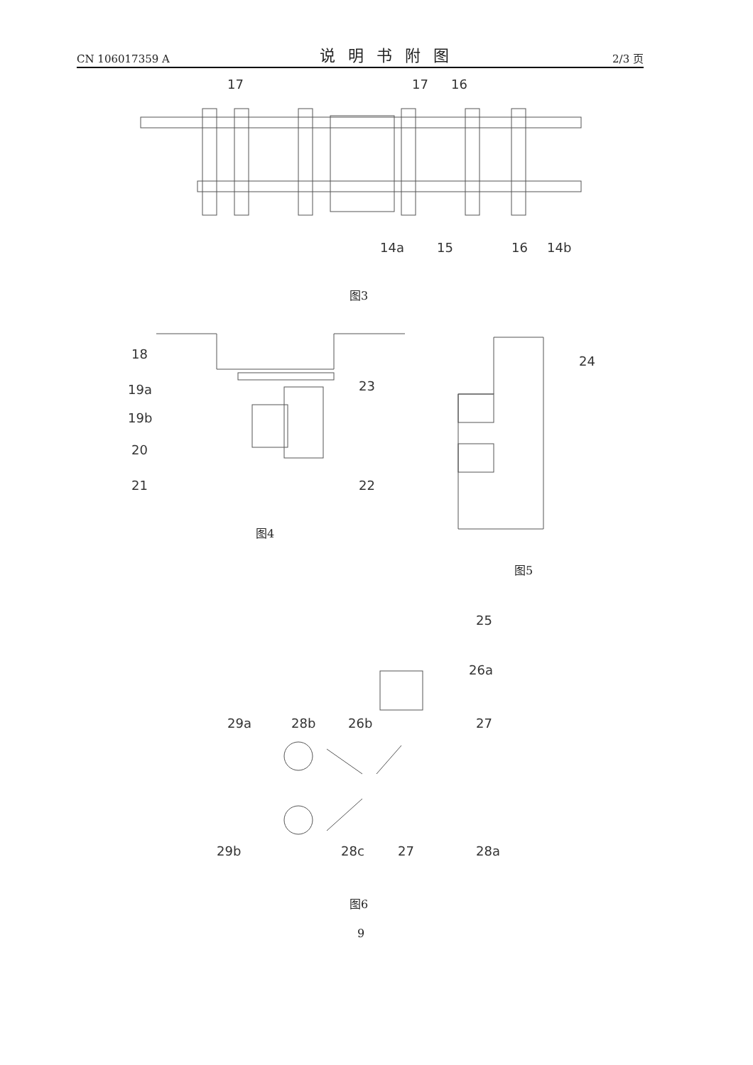CN 106017359 A 说明书附图 2/3 页
17
17
16
14a
15
16
14b
图3
18
19a
19b
20
21
23
22
图4
24
图5
25
26a
29a
28b
26b
27
29b
28c
27
28a
图6
9